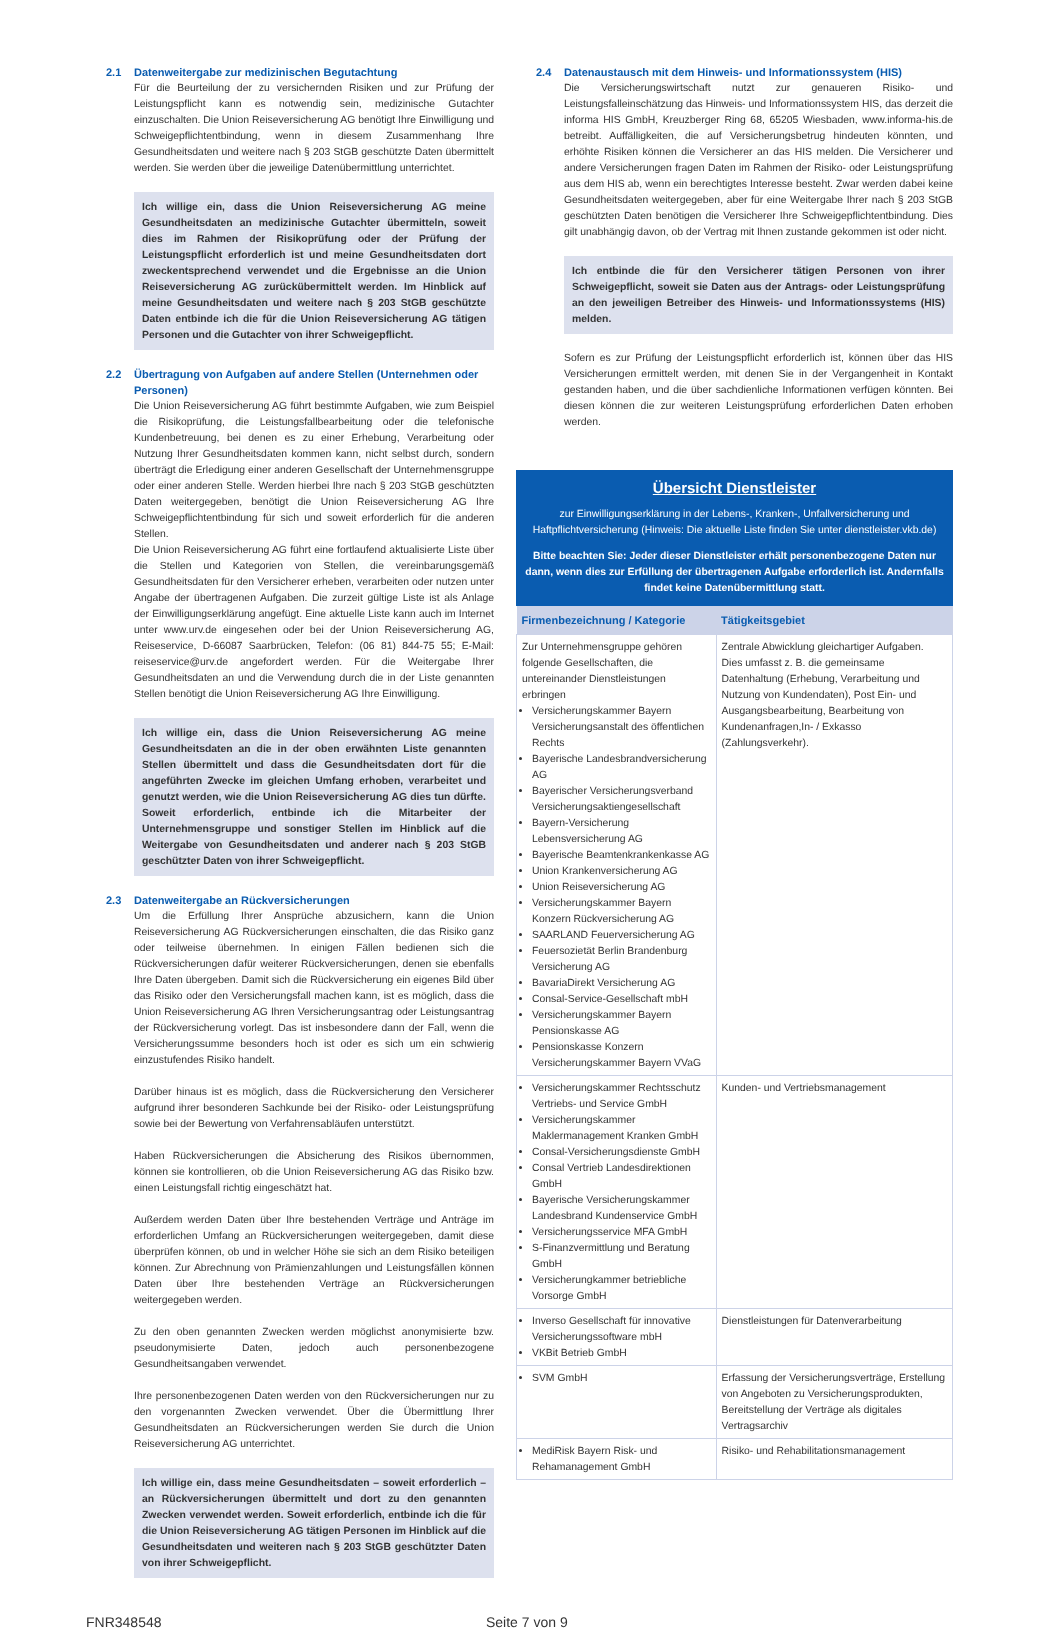2.1 Datenweitergabe zur medizinischen Begutachtung
Für die Beurteilung der zu versichernden Risiken und zur Prüfung der Leistungspflicht kann es notwendig sein, medizinische Gutachter einzuschalten. Die Union Reiseversicherung AG benötigt Ihre Einwilligung und Schweigepflichtentbindung, wenn in diesem Zusammenhang Ihre Gesundheitsdaten und weitere nach § 203 StGB geschützte Daten übermittelt werden. Sie werden über die jeweilige Datenübermittlung unterrichtet.
Ich willige ein, dass die Union Reiseversicherung AG meine Gesundheitsdaten an medizinische Gutachter übermitteln, soweit dies im Rahmen der Risikoprüfung oder der Prüfung der Leistungspflicht erforderlich ist und meine Gesundheitsdaten dort zweckentsprechend verwendet und die Ergebnisse an die Union Reiseversicherung AG zurückübermittelt werden. Im Hinblick auf meine Gesundheitsdaten und weitere nach § 203 StGB geschützte Daten entbinde ich die für die Union Reiseversicherung AG tätigen Personen und die Gutachter von ihrer Schweigepflicht.
2.2 Übertragung von Aufgaben auf andere Stellen (Unternehmen oder Personen)
Die Union Reiseversicherung AG führt bestimmte Aufgaben, wie zum Beispiel die Risikoprüfung, die Leistungsfallbearbeitung oder die telefonische Kundenbetreuung, bei denen es zu einer Erhebung, Verarbeitung oder Nutzung Ihrer Gesundheitsdaten kommen kann, nicht selbst durch, sondern überträgt die Erledigung einer anderen Gesellschaft der Unternehmensgruppe oder einer anderen Stelle. Werden hierbei Ihre nach § 203 StGB geschützten Daten weitergegeben, benötigt die Union Reiseversicherung AG Ihre Schweigepflichtentbindung für sich und soweit erforderlich für die anderen Stellen.
Die Union Reiseversicherung AG führt eine fortlaufend aktualisierte Liste über die Stellen und Kategorien von Stellen, die vereinbarungsgemäß Gesundheitsdaten für den Versicherer erheben, verarbeiten oder nutzen unter Angabe der übertragenen Aufgaben. Die zurzeit gültige Liste ist als Anlage der Einwilligungserklärung angefügt. Eine aktuelle Liste kann auch im Internet unter www.urv.de eingesehen oder bei der Union Reiseversicherung AG, Reiseservice, D-66087 Saarbrücken, Telefon: (06 81) 844-75 55; E-Mail: reiseservice@urv.de angefordert werden. Für die Weitergabe Ihrer Gesundheitsdaten an und die Verwendung durch die in der Liste genannten Stellen benötigt die Union Reiseversicherung AG Ihre Einwilligung.
Ich willige ein, dass die Union Reiseversicherung AG meine Gesundheitsdaten an die in der oben erwähnten Liste genannten Stellen übermittelt und dass die Gesundheitsdaten dort für die angeführten Zwecke im gleichen Umfang erhoben, verarbeitet und genutzt werden, wie die Union Reiseversicherung AG dies tun dürfte. Soweit erforderlich, entbinde ich die Mitarbeiter der Unternehmensgruppe und sonstiger Stellen im Hinblick auf die Weitergabe von Gesundheitsdaten und anderer nach § 203 StGB geschützter Daten von ihrer Schweigepflicht.
2.3 Datenweitergabe an Rückversicherungen
Um die Erfüllung Ihrer Ansprüche abzusichern, kann die Union Reiseversicherung AG Rückversicherungen einschalten, die das Risiko ganz oder teilweise übernehmen. In einigen Fällen bedienen sich die Rückversicherungen dafür weiterer Rückversicherungen, denen sie ebenfalls Ihre Daten übergeben. Damit sich die Rückversicherung ein eigenes Bild über das Risiko oder den Versicherungsfall machen kann, ist es möglich, dass die Union Reiseversicherung AG Ihren Versicherungsantrag oder Leistungsantrag der Rückversicherung vorlegt. Das ist insbesondere dann der Fall, wenn die Versicherungssumme besonders hoch ist oder es sich um ein schwierig einzustufendes Risiko handelt.
Darüber hinaus ist es möglich, dass die Rückversicherung den Versicherer aufgrund ihrer besonderen Sachkunde bei der Risiko- oder Leistungsprüfung sowie bei der Bewertung von Verfahrensabläufen unterstützt.
Haben Rückversicherungen die Absicherung des Risikos übernommen, können sie kontrollieren, ob die Union Reiseversicherung AG das Risiko bzw. einen Leistungsfall richtig eingeschätzt hat.
Außerdem werden Daten über Ihre bestehenden Verträge und Anträge im erforderlichen Umfang an Rückversicherungen weitergegeben, damit diese überprüfen können, ob und in welcher Höhe sie sich an dem Risiko beteiligen können. Zur Abrechnung von Prämienzahlungen und Leistungsfällen können Daten über Ihre bestehenden Verträge an Rückversicherungen weitergegeben werden.
Zu den oben genannten Zwecken werden möglichst anonymisierte bzw. pseudonymisierte Daten, jedoch auch personenbezogene Gesundheitsangaben verwendet.
Ihre personenbezogenen Daten werden von den Rückversicherungen nur zu den vorgenannten Zwecken verwendet. Über die Übermittlung Ihrer Gesundheitsdaten an Rückversicherungen werden Sie durch die Union Reiseversicherung AG unterrichtet.
Ich willige ein, dass meine Gesundheitsdaten – soweit erforderlich – an Rückversicherungen übermittelt und dort zu den genannten Zwecken verwendet werden. Soweit erforderlich, entbinde ich die für die Union Reiseversicherung AG tätigen Personen im Hinblick auf die Gesundheitsdaten und weiteren nach § 203 StGB geschützter Daten von ihrer Schweigepflicht.
2.4 Datenaustausch mit dem Hinweis- und Informationssystem (HIS)
Die Versicherungswirtschaft nutzt zur genaueren Risiko- und Leistungsfalleinschätzung das Hinweis- und Informationssystem HIS, das derzeit die informa HIS GmbH, Kreuzberger Ring 68, 65205 Wiesbaden, www.informa-his.de betreibt. Auffälligkeiten, die auf Versicherungsbetrug hindeuten könnten, und erhöhte Risiken können die Versicherer an das HIS melden. Die Versicherer und andere Versicherungen fragen Daten im Rahmen der Risiko- oder Leistungsprüfung aus dem HIS ab, wenn ein berechtigtes Interesse besteht. Zwar werden dabei keine Gesundheitsdaten weitergegeben, aber für eine Weitergabe Ihrer nach § 203 StGB geschützten Daten benötigen die Versicherer Ihre Schweigepflichtentbindung. Dies gilt unabhängig davon, ob der Vertrag mit Ihnen zustande gekommen ist oder nicht.
Ich entbinde die für den Versicherer tätigen Personen von ihrer Schweigepflicht, soweit sie Daten aus der Antrags- oder Leistungsprüfung an den jeweiligen Betreiber des Hinweis- und Informationssystems (HIS) melden.
Sofern es zur Prüfung der Leistungspflicht erforderlich ist, können über das HIS Versicherungen ermittelt werden, mit denen Sie in der Vergangenheit in Kontakt gestanden haben, und die über sachdienliche Informationen verfügen könnten. Bei diesen können die zur weiteren Leistungsprüfung erforderlichen Daten erhoben werden.
Übersicht Dienstleister
zur Einwilligungserklärung in der Lebens-, Kranken-, Unfallversicherung und Haftpflichtversicherung (Hinweis: Die aktuelle Liste finden Sie unter dienstleister.vkb.de)
Bitte beachten Sie: Jeder dieser Dienstleister erhält personenbezogene Daten nur dann, wenn dies zur Erfüllung der übertragenen Aufgabe erforderlich ist. Andernfalls findet keine Datenübermittlung statt.
| Firmenbezeichnung / Kategorie | Tätigkeitsgebiet |
| --- | --- |
| Zur Unternehmensgruppe gehören folgende Gesellschaften, die untereinander Dienstleistungen erbringen Versicherungskammer Bayern Versicherungsanstalt des öffentlichen Rechts Bayerische Landesbrandversicherung AG Bayerischer Versicherungsverband Versicherungsaktiengesellschaft Bayern-Versicherung Lebensversicherung AG Bayerische Beamtenkrankenkasse AG Union Krankenversicherung AG Union Reiseversicherung AG Versicherungskammer Bayern Konzern Rückversicherung AG SAARLAND Feuerversicherung AG Feuersozietät Berlin Brandenburg Versicherung AG BavariaDirekt Versicherung AG Consal-Service-Gesellschaft mbH Versicherungskammer Bayern Pensionskasse AG Pensionskasse Konzern Versicherungskammer Bayern VVaG | Zentrale Abwicklung gleichartiger Aufgaben. Dies umfasst z. B. die gemeinsame Datenhaltung (Erhebung, Verarbeitung und Nutzung von Kundendaten), Post Ein- und Ausgangsbearbeitung, Bearbeitung von Kundenanfragen,In- / Exkasso (Zahlungsverkehr). |
| Versicherungskammer Rechtsschutz Vertriebs- und Service GmbH Versicherungskammer Maklermanagement Kranken GmbH Consal-Versicherungsdienste GmbH Consal Vertrieb Landesdirektionen GmbH Bayerische Versicherungskammer Landesbrand Kundenservice GmbH Versicherungsservice MFA GmbH S-Finanzvermittlung und Beratung GmbH Versicherungkammer betriebliche Vorsorge GmbH | Kunden- und Vertriebsmanagement |
| Inverso Gesellschaft für innovative Versicherungssoftware mbH VKBit Betrieb GmbH | Dienstleistungen für Datenverarbeitung |
| SVM GmbH | Erfassung der Versicherungsverträge, Erstellung von Angeboten zu Versicherungsprodukten, Bereitstellung der Verträge als digitales Vertragsarchiv |
| MediRisk Bayern Risk- und Rehamanagement GmbH | Risiko- und Rehabilitationsmanagement |
FNR348548 Seite 7 von 9